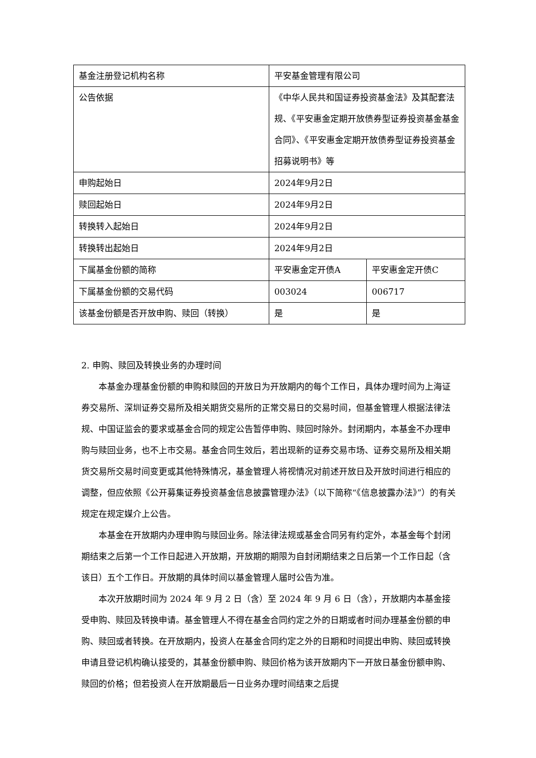| 基金注册登记机构名称 | 平安基金管理有限公司 | |
| 公告依据 | 《中华人民共和国证券投资基金法》及其配套法规、《平安惠金定期开放债券型证券投资基金基金合同》、《平安惠金定期开放债券型证券投资基金招募说明书》等 | |
| 申购起始日 | 2024年9月2日 | |
| 赎回起始日 | 2024年9月2日 | |
| 转换转入起始日 | 2024年9月2日 | |
| 转换转出起始日 | 2024年9月2日 | |
| 下属基金份额的简称 | 平安惠金定开债A | 平安惠金定开债C |
| 下属基金份额的交易代码 | 003024 | 006717 |
| 该基金份额是否开放申购、赎回（转换） | 是 | 是 |
2. 申购、赎回及转换业务的办理时间
本基金办理基金份额的申购和赎回的开放日为开放期内的每个工作日，具体办理时间为上海证券交易所、深圳证券交易所及相关期货交易所的正常交易日的交易时间，但基金管理人根据法律法规、中国证监会的要求或基金合同的规定公告暂停申购、赎回时除外。封闭期内，本基金不办理申购与赎回业务，也不上市交易。基金合同生效后，若出现新的证券交易市场、证券交易所及相关期货交易所交易时间变更或其他特殊情况，基金管理人将视情况对前述开放日及开放时间进行相应的调整，但应依照《公开募集证券投资基金信息披露管理办法》（以下简称“《信息披露办法》”）的有关规定在规定媒介上公告。
本基金在开放期内办理申购与赎回业务。除法律法规或基金合同另有约定外，本基金每个封闭期结束之后第一个工作日起进入开放期，开放期的期限为自封闭期结束之日后第一个工作日起（含该日）五个工作日。开放期的具体时间以基金管理人届时公告为准。
本次开放期时间为 2024 年 9 月 2 日（含）至 2024 年 9 月 6 日（含），开放期内本基金接受申购、赎回及转换申请。基金管理人不得在基金合同约定之外的日期或者时间办理基金份额的申购、赎回或者转换。在开放期内，投资人在基金合同约定之外的日期和时间提出申购、赎回或转换申请且登记机构确认接受的，其基金份额申购、赎回价格为该开放期内下一开放日基金份额申购、赎回的价格；但若投资人在开放期最后一日业务办理时间结束之后提